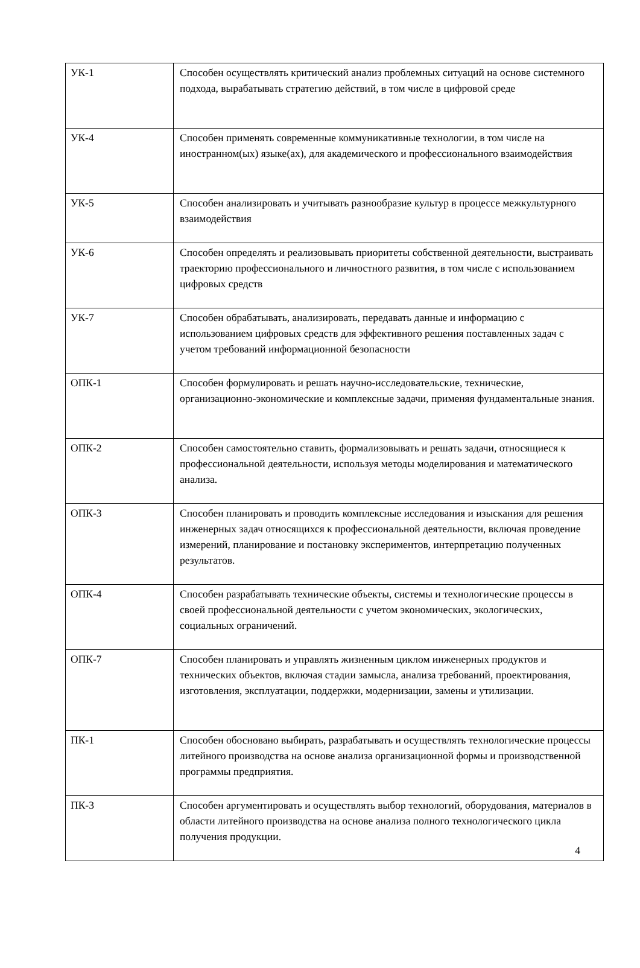| УК-1 | Способен осуществлять критический анализ проблемных ситуаций на основе системного подхода, вырабатывать стратегию действий, в том числе в цифровой среде |
| УК-4 | Способен применять современные коммуникативные технологии, в том числе на иностранном(ых) языке(ах), для академического и профессионального взаимодействия |
| УК-5 | Способен анализировать и учитывать разнообразие культур в процессе межкультурного взаимодействия |
| УК-6 | Способен определять и реализовывать приоритеты собственной деятельности, выстраивать траекторию профессионального и личностного развития, в том числе с использованием цифровых средств |
| УК-7 | Способен обрабатывать, анализировать, передавать данные и информацию с использованием цифровых средств для эффективного решения поставленных задач с учетом требований информационной безопасности |
| ОПК-1 | Способен формулировать и решать научно-исследовательские, технические, организационно-экономические и комплексные задачи, применяя фундаментальные знания. |
| ОПК-2 | Способен самостоятельно ставить, формализовывать и решать задачи, относящиеся к профессиональной деятельности, используя методы моделирования и математического анализа. |
| ОПК-3 | Способен планировать и проводить комплексные исследования и изыскания для решения инженерных задач относящихся к профессиональной деятельности, включая проведение измерений, планирование и постановку экспериментов, интерпретацию полученных результатов. |
| ОПК-4 | Способен разрабатывать технические объекты, системы и технологические процессы в своей профессиональной деятельности с учетом экономических, экологических, социальных ограничений. |
| ОПК-7 | Способен планировать и управлять жизненным циклом инженерных продуктов и технических объектов, включая стадии замысла, анализа требований, проектирования, изготовления, эксплуатации, поддержки, модернизации, замены и утилизации. |
| ПК-1 | Способен обосновано выбирать, разрабатывать и осуществлять технологические процессы литейного производства на основе анализа организационной формы и производственной программы предприятия. |
| ПК-3 | Способен аргументировать и осуществлять выбор технологий, оборудования, материалов в области литейного производства на основе анализа полного технологического цикла получения продукции. 4 |